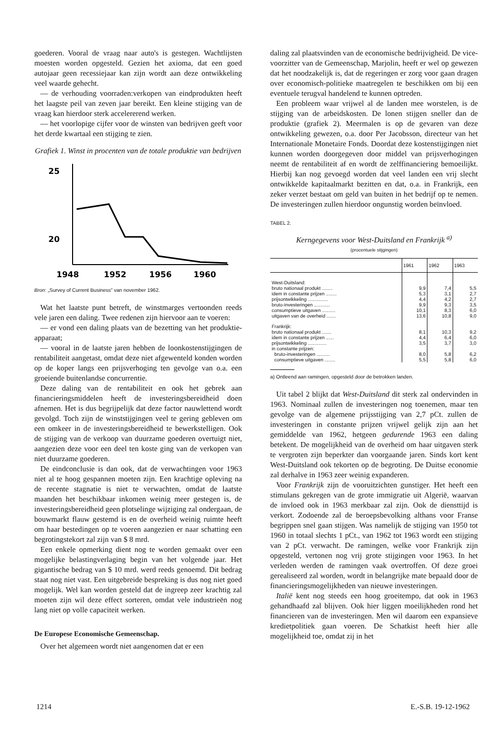goederen. Vooral de vraag naar auto's is gestegen. Wachtlijsten moesten worden opgesteld. Gezien het axioma, dat een goed autojaar geen recessiejaar kan zijn wordt aan deze ontwikkeling veel waarde gehecht.
— de verhouding voorraden:verkopen van eindprodukten heeft het laagste peil van zeven jaar bereikt. Een kleine stijging van de vraag kan hierdoor sterk accelererend werken.
— het voorlopige cijfer voor de winsten van bedrijven geeft voor het derde kwartaal een stijging te zien.
Grafiek 1. Winst in procenten van de totale produktie van bedrijven
25
20
1948
1952
1956
1960
Bron: „Survey of Current Business" van november 1962.
Wat het laatste punt betreft, de winstmarges vertoonden reeds vele jaren een daling. Twee redenen zijn hiervoor aan te voeren:
— er vond een daling plaats van de bezetting van het produktie-apparaat;
— vooral in de laatste jaren hebben de loonkostenstijgingen de rentabiliteit aangetast, omdat deze niet afgewenteld konden worden op de koper langs een prijsverhoging ten gevolge van o.a. een groeiende buitenlandse concurrentie.
Deze daling van de rentabiliteit en ook het gebrek aan financieringsmiddelen heeft de investeringsbereidheid doen afnemen. Het is dus begrijpelijk dat deze factor nauwlettend wordt gevolgd. Toch zijn de winststijgingen veel te gering gebleven om een omkeer in de investeringsbereidheid te bewerkstelligen. Ook de stijging van de verkoop van duurzame goederen overtuigt niet, aangezien deze voor een deel ten koste ging van de verkopen van niet duurzame goederen.
De eindconclusie is dan ook, dat de verwachtingen voor 1963 niet al te hoog gespannen moeten zijn. Een krachtige opleving na de recente stagnatie is niet te verwachten, omdat de laatste maanden het beschikbaar inkomen weinig meer gestegen is, de investeringsbereidheid geen plotselinge wijziging zal ondergaan, de bouwmarkt flauw gestemd is en de overheid weinig ruimte heeft om haar bestedingen op te voeren aangezien er naar schatting een begrotingstekort zal zijn van $ 8 mrd.
Een enkele opmerking dient nog te worden gemaakt over een mogelijke belastingverlaging begin van het volgende jaar. Het gigantische bedrag van $ 10 mrd. werd reeds genoemd. Dit bedrag staat nog niet vast. Een uitgebreide bespreking is dus nog niet goed mogelijk. Wel kan worden gesteld dat de ingreep zeer krachtig zal moeten zijn wil deze effect sorteren, omdat vele industrieën nog lang niet op volle capaciteit werken.
De Europese Economische Gemeenschap.
Over het algemeen wordt niet aangenomen dat er een
daling zal plaatsvinden van de economische bedrijvigheid. De vice-voorzitter van de Gemeenschap, Marjolin, heeft er wel op gewezen dat het noodzakelijk is, dat de regeringen er zorg voor gaan dragen over economisch-politieke maatregelen te beschikken om bij een eventuele terugval handelend te kunnen optreden.
Een probleem waar vrijwel al de landen mee worstelen, is de stijging van de arbeidskosten. De lonen stijgen sneller dan de produktie (grafiek 2). Meermalen is op de gevaren van deze ontwikkeling gewezen, o.a. door Per Jacobsson, directeur van het Internationale Monetaire Fonds. Doordat deze kostenstijgingen niet kunnen worden doorgegeven door middel van prijsverhogingen neemt de rentabiliteit af en wordt de zelffinanciering bemoeilijkt. Hierbij kan nog gevoegd worden dat veel landen een vrij slecht ontwikkelde kapitaalmarkt bezitten en dat, o.a. in Frankrijk, een zeker verzet bestaat om geld van buiten in het bedrijf op te nemen. De investeringen zullen hierdoor ongunstig worden beïnvloed.
TABEL 2.
Kerngegevens voor West-Duitsland en Frankrijk <sup>a)</sup>
(procentuele stijgingen)
| | 1961 | 1962 | 1963 |
| --- | --- | --- | --- |
| West-Duitsland: | | | |
| bruto nationaal produkt ........ | 9,9 | 7,4 | 5,5 |
| idem in constante prijzen ........ | 5,3 | 3,1 | 2,7 |
| prijsontwikkeling ............... | 4,4 | 4,2 | 2,7 |
| bruto-investeringen ............ | 9,9 | 9,3 | 3,5 |
| consumptieve uitgaven .......... | 10,1 | 8,3 | 6,0 |
| uitgaven van de overheid ....... | 13,6 | 10,8 | 9,0 |
| Frankrijk: | | | |
| bruto nationaal produkt ....... | 8,1 | 10,3 | 9,2 |
| idem in constante prijzen ...... | 4,4 | 6,4 | 6,0 |
| prijsontwikkeling .............. | 3,5 | 3,7 | 3,0 |
| in constante prijzen: | | | |
| bruto-investeringen .......... | 8,0 | 5,8 | 6,2 |
| consumptieve uitgaven ........ | 5,5 | 5,8 | 6,0 |
a) Ontleend aan ramingen, opgesteld door de betrokken landen.
Uit tabel 2 blijkt dat West-Duitsland dit sterk zal ondervinden in 1963. Nominaal zullen de investeringen nog toenemen, maar ten gevolge van de algemene prijsstijging van 2,7 pCt. zullen de investeringen in constante prijzen vrijwel gelijk zijn aan het gemiddelde van 1962, hetgeen gedurende 1963 een daling betekent. De mogelijkheid van de overheid om haar uitgaven sterk te vergroten zijn beperkter dan voorgaande jaren. Sinds kort kent West-Duitsland ook tekorten op de begroting. De Duitse economie zal derhalve in 1963 zeer weinig expanderen.
Voor Frankrijk zijn de vooruitzichten gunstiger. Het heeft een stimulans gekregen van de grote immigratie uit Algerië, waarvan de invloed ook in 1963 merkbaar zal zijn. Ook de diensttijd is verkort. Zodoende zal de beroepsbevolking althans voor Franse begrippen snel gaan stijgen. Was namelijk de stijging van 1950 tot 1960 in totaal slechts 1 pCt., van 1962 tot 1963 wordt een stijging van 2 pCt. verwacht. De ramingen, welke voor Frankrijk zijn opgesteld, vertonen nog vrij grote stijgingen voor 1963. In het verleden werden de ramingen vaak overtroffen. Of deze groei gerealiseerd zal worden, wordt in belangrijke mate bepaald door de financieringsmogelijkheden van nieuwe investeringen.
Italië kent nog steeds een hoog groeitempo, dat ook in 1963 gehandhaafd zal blijven. Ook hier liggen moeilijkheden rond het financieren van de investeringen. Men wil daarom een expansieve kredietpolitiek gaan voeren. De Schatkist heeft hier alle mogelijkheid toe, omdat zij in het
1214 E.-S.B. 19-12-1962